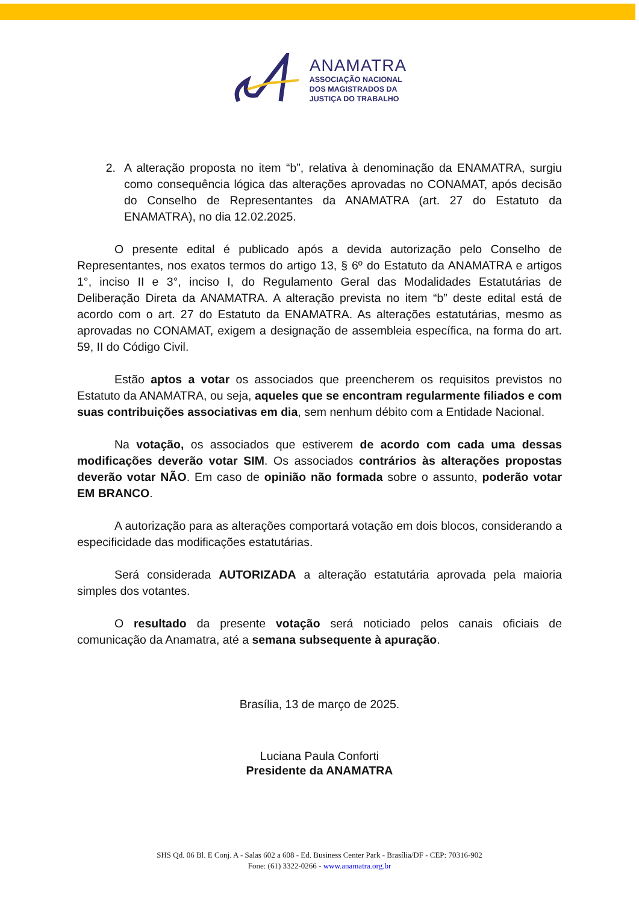ANAMATRA
ASSOCIAÇÃO NACIONAL
DOS MAGISTRADOS DA
JUSTIÇA DO TRABALHO
2. A alteração proposta no item “b”, relativa à denominação da ENAMATRA, surgiu como consequência lógica das alterações aprovadas no CONAMAT, após decisão do Conselho de Representantes da ANAMATRA (art. 27 do Estatuto da ENAMATRA), no dia 12.02.2025.
O presente edital é publicado após a devida autorização pelo Conselho de Representantes, nos exatos termos do artigo 13, § 6º do Estatuto da ANAMATRA e artigos 1°, inciso II e 3°, inciso I, do Regulamento Geral das Modalidades Estatutárias de Deliberação Direta da ANAMATRA. A alteração prevista no item “b” deste edital está de acordo com o art. 27 do Estatuto da ENAMATRA. As alterações estatutárias, mesmo as aprovadas no CONAMAT, exigem a designação de assembleia específica, na forma do art. 59, II do Código Civil.
Estão aptos a votar os associados que preencherem os requisitos previstos no Estatuto da ANAMATRA, ou seja, aqueles que se encontram regularmente filiados e com suas contribuições associativas em dia, sem nenhum débito com a Entidade Nacional.
Na votação, os associados que estiverem de acordo com cada uma dessas modificações deverão votar SIM. Os associados contrários às alterações propostas deverão votar NÃO. Em caso de opinião não formada sobre o assunto, poderão votar EM BRANCO.
A autorização para as alterações comportará votação em dois blocos, considerando a especificidade das modificações estatutárias.
Será considerada AUTORIZADA a alteração estatutária aprovada pela maioria simples dos votantes.
O resultado da presente votação será noticiado pelos canais oficiais de comunicação da Anamatra, até a semana subsequente à apuração.
Brasília, 13 de março de 2025.
Luciana Paula Conforti
Presidente da ANAMATRA
SHS Qd. 06 Bl. E Conj. A - Salas 602 a 608 - Ed. Business Center Park - Brasília/DF - CEP: 70316-902
Fone: (61) 3322-0266 - www.anamatra.org.br